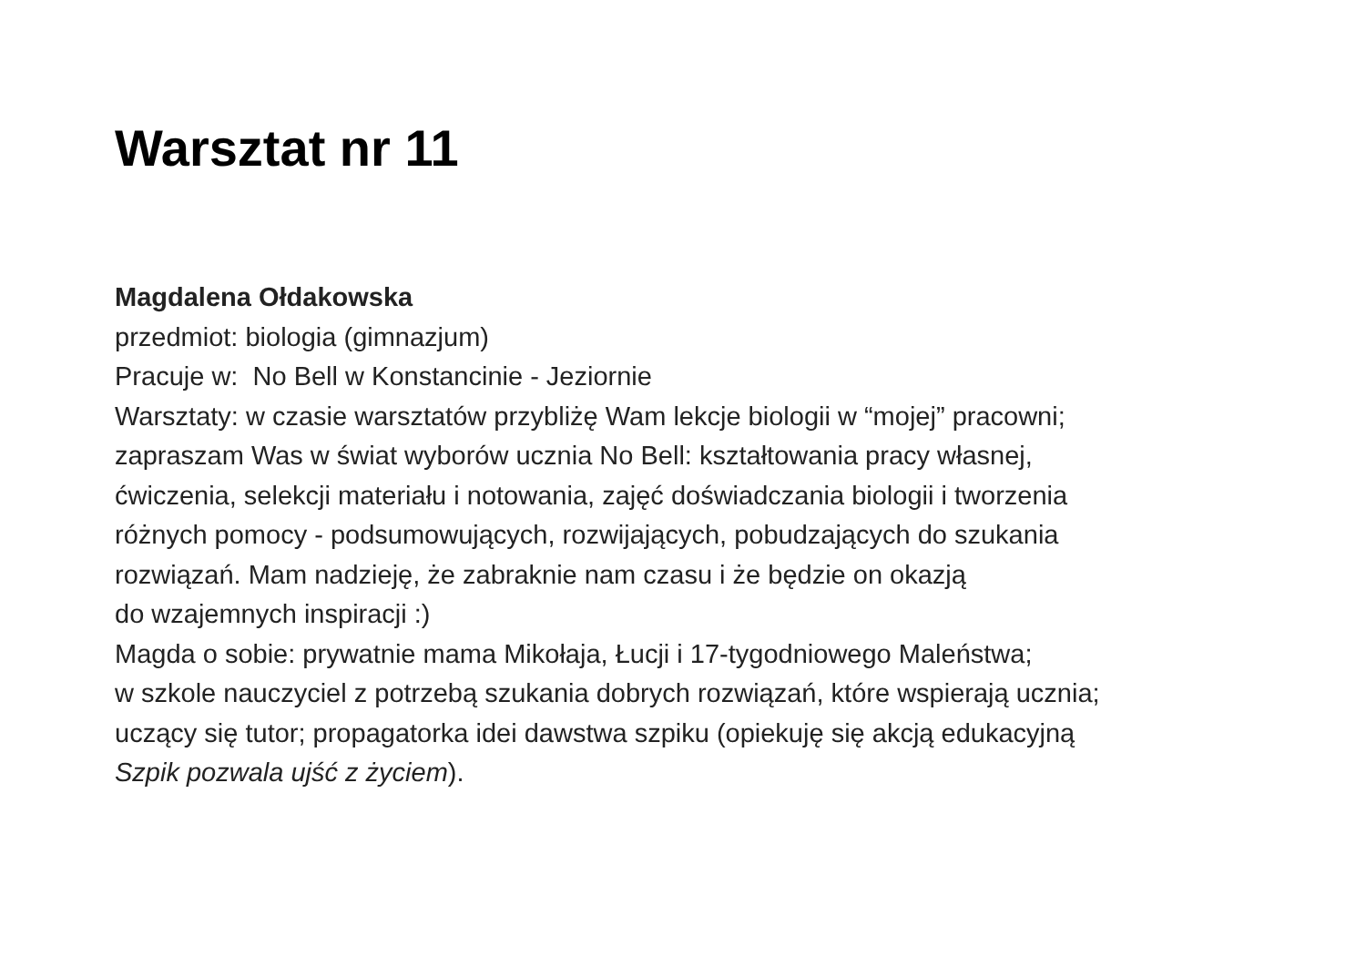Warsztat nr 11
Magdalena Ołdakowska
przedmiot: biologia (gimnazjum)
Pracuje w: No Bell w Konstancinie - Jeziornie
Warsztaty: w czasie warsztatów przybliżę Wam lekcje biologii w “mojej” pracowni;
zapraszam Was w świat wyborów ucznia No Bell: kształtowania pracy własnej,
ćwiczenia, selekcji materiału i notowania, zajęć doświadczania biologii i tworzenia
różnych pomocy - podsumowujących, rozwijających, pobudzających do szukania
rozwiązań. Mam nadzieję, że zabraknie nam czasu i że będzie on okazją
do wzajemnych inspiracji :)
Magda o sobie: prywatnie mama Mikołaja, Łucji i 17-tygodniowego Maleństwa;
w szkole nauczyciel z potrzebą szukania dobrych rozwiązań, które wspierają ucznia;
uczący się tutor; propagatorka idei dawstwa szpiku (opiekuję się akcją edukacyjną
Szpik pozwala ujść z życiem).